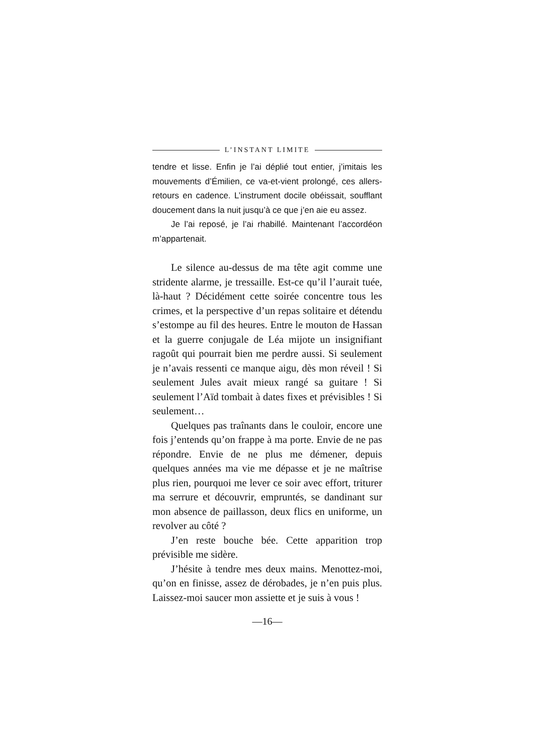L’INSTANT LIMITE
tendre et lisse. Enfin je l’ai déplié tout entier, j’imitais les mouvements d’Émilien, ce va-et-vient prolongé, ces allers-retours en cadence. L’instrument docile obéissait, soufflant doucement dans la nuit jusqu’à ce que j’en aie eu assez.
Je l’ai reposé, je l’ai rhabillé. Maintenant l’accordéon m’appartenait.
Le silence au-dessus de ma tête agit comme une stridente alarme, je tressaille. Est-ce qu’il l’aurait tuée, là-haut ? Décidément cette soirée concentre tous les crimes, et la perspective d’un repas solitaire et détendu s’estompe au fil des heures. Entre le mouton de Hassan et la guerre conjugale de Léa mijote un insignifiant ragoût qui pourrait bien me perdre aussi. Si seulement je n’avais ressenti ce manque aigu, dès mon réveil ! Si seulement Jules avait mieux rangé sa guitare ! Si seulement l’Aïd tombait à dates fixes et prévisibles ! Si seulement…
Quelques pas traînants dans le couloir, encore une fois j’entends qu’on frappe à ma porte. Envie de ne pas répondre. Envie de ne plus me démener, depuis quelques années ma vie me dépasse et je ne maîtrise plus rien, pourquoi me lever ce soir avec effort, triturer ma serrure et découvrir, empruntés, se dandinant sur mon absence de paillasson, deux flics en uniforme, un revolver au côté ?
J’en reste bouche bée. Cette apparition trop prévisible me sidère.
J’hésite à tendre mes deux mains. Menottez-moi, qu’on en finisse, assez de dérobades, je n’en puis plus. Laissez-moi saucer mon assiette et je suis à vous !
—16—